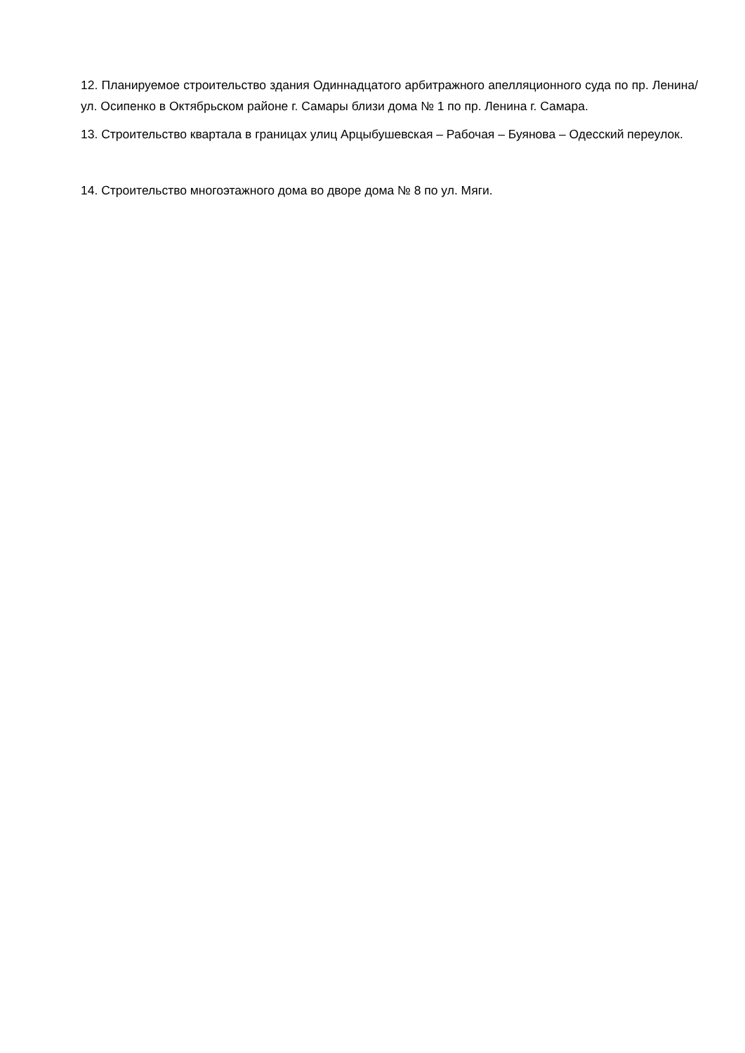12. Планируемое строительство здания Одиннадцатого арбитражного апелляционного суда по пр. Ленина/ул. Осипенко в Октябрьском районе г. Самары близи дома № 1 по пр. Ленина г. Самара.
13. Строительство квартала в границах улиц Арцыбушевская – Рабочая – Буянова – Одесский переулок.
14. Строительство многоэтажного дома во дворе дома № 8 по ул. Мяги.